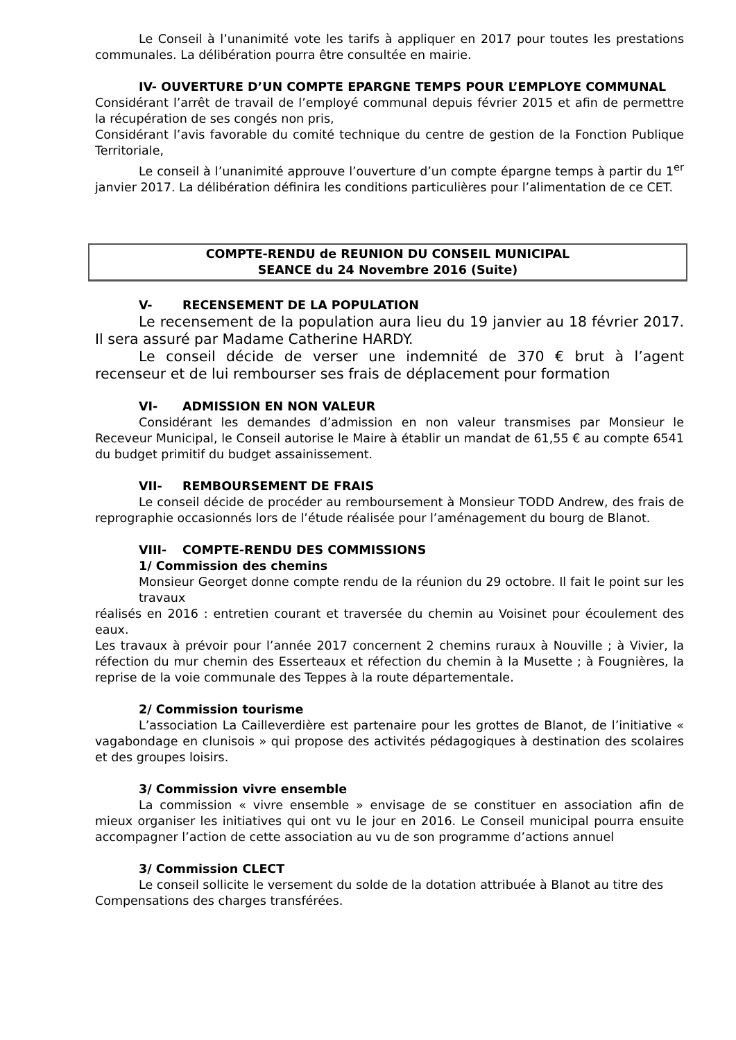Le Conseil à l’unanimité vote les tarifs à appliquer en 2017 pour toutes les prestations communales. La délibération pourra être consultée en mairie.
IV- OUVERTURE D’UN COMPTE EPARGNE TEMPS POUR L’EMPLOYE COMMUNAL
Considérant l’arrêt de travail de l’employé communal depuis février 2015 et afin de permettre la récupération de ses congés non pris,
Considérant l’avis favorable du comité technique du centre de gestion de la Fonction Publique Territoriale,
Le conseil à l’unanimité approuve l’ouverture d’un compte épargne temps à partir du 1<sup>er</sup> janvier 2017. La délibération définira les conditions particulières pour l’alimentation de ce CET.
COMPTE-RENDU de REUNION DU CONSEIL MUNICIPAL
SEANCE du 24 Novembre 2016 (Suite)
V- RECENSEMENT DE LA POPULATION
Le recensement de la population aura lieu du 19 janvier au 18 février 2017. Il sera assuré par Madame Catherine HARDY.
Le conseil décide de verser une indemnité de 370 € brut à l’agent recenseur et de lui rembourser ses frais de déplacement pour formation
VI- ADMISSION EN NON VALEUR
Considérant les demandes d’admission en non valeur transmises par Monsieur le Receveur Municipal, le Conseil autorise le Maire à établir un mandat de 61,55 € au compte 6541 du budget primitif du budget assainissement.
VII- REMBOURSEMENT DE FRAIS
Le conseil décide de procéder au remboursement à Monsieur TODD Andrew, des frais de reprographie occasionnés lors de l’étude réalisée pour l’aménagement du bourg de Blanot.
VIII- COMPTE-RENDU DES COMMISSIONS
1/ Commission des chemins
Monsieur Georget donne compte rendu de la réunion du 29 octobre. Il fait le point sur les travaux
réalisés en 2016 : entretien courant et traversée du chemin au Voisinet pour écoulement des eaux.
Les travaux à prévoir pour l’année 2017 concernent 2 chemins ruraux à Nouville ; à Vivier, la réfection du mur chemin des Esserteaux et réfection du chemin à la Musette ; à Fougnières, la reprise de la voie communale des Teppes à la route départementale.
2/ Commission tourisme
L’association La Cailleverdière est partenaire pour les grottes de Blanot, de l’initiative « vagabondage en clunisois » qui propose des activités pédagogiques à destination des scolaires et des groupes loisirs.
3/ Commission vivre ensemble
La commission « vivre ensemble » envisage de se constituer en association afin de mieux organiser les initiatives qui ont vu le jour en 2016. Le Conseil municipal pourra ensuite accompagner l’action de cette association au vu de son programme d’actions annuel
3/ Commission CLECT
Le conseil sollicite le versement du solde de la dotation attribuée à Blanot au titre des
Compensations des charges transférées.